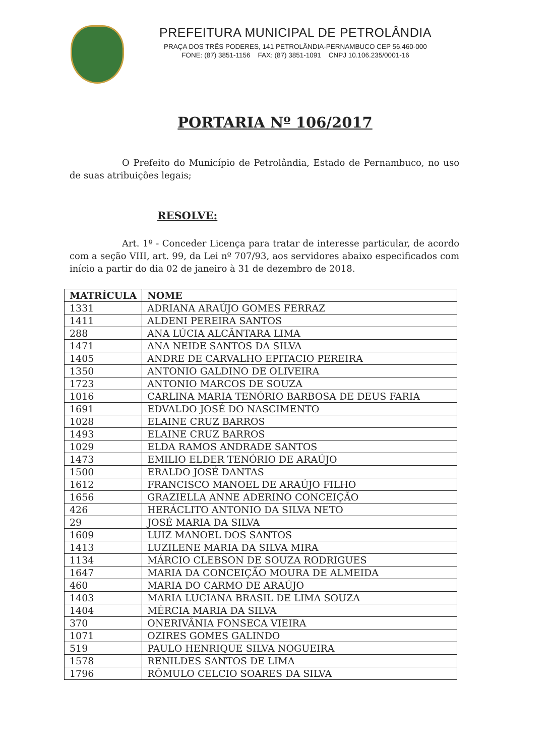PREFEITURA MUNICIPAL DE PETROLÂNDIA
PRAÇA DOS TRÊS PODERES, 141 PETROLÂNDIA-PERNAMBUCO CEP 56.460-000
FONE: (87) 3851-1156 FAX: (87) 3851-1091 CNPJ 10.106.235/0001-16
PORTARIA Nº 106/2017
O Prefeito do Município de Petrolândia, Estado de Pernambuco, no uso de suas atribuições legais;
RESOLVE:
Art. 1º - Conceder Licença para tratar de interesse particular, de acordo com a seção VIII, art. 99, da Lei nº 707/93, aos servidores abaixo especificados com início a partir do dia 02 de janeiro à 31 de dezembro de 2018.
| MATRÍCULA | NOME |
| --- | --- |
| 1331 | ADRIANA ARAÚJO GOMES FERRAZ |
| 1411 | ALDENI PEREIRA SANTOS |
| 288 | ANA LÚCIA ALCÂNTARA LIMA |
| 1471 | ANA NEIDE SANTOS DA SILVA |
| 1405 | ANDRE DE CARVALHO EPITACIO PEREIRA |
| 1350 | ANTONIO GALDINO DE OLIVEIRA |
| 1723 | ANTONIO MARCOS DE SOUZA |
| 1016 | CARLINA MARIA TENÓRIO BARBOSA DE DEUS FARIA |
| 1691 | EDVALDO JOSÉ DO NASCIMENTO |
| 1028 | ELAINE CRUZ BARROS |
| 1493 | ELAINE CRUZ BARROS |
| 1029 | ELDA RAMOS ANDRADE SANTOS |
| 1473 | EMILIO ELDER TENÓRIO DE ARAÚJO |
| 1500 | ERALDO JOSÉ DANTAS |
| 1612 | FRANCISCO MANOEL DE ARAÚJO FILHO |
| 1656 | GRAZIELLA ANNE ADERINO CONCEIÇÃO |
| 426 | HERÁCLITO ANTONIO DA SILVA NETO |
| 29 | JOSÉ MARIA DA SILVA |
| 1609 | LUIZ MANOEL DOS SANTOS |
| 1413 | LUZILENE MARIA DA SILVA MIRA |
| 1134 | MÁRCIO CLEBSON DE SOUZA RODRIGUES |
| 1647 | MARIA DA CONCEIÇÃO MOURA DE ALMEIDA |
| 460 | MARIA DO CARMO DE ARAÚJO |
| 1403 | MARIA LUCIANA BRASIL DE LIMA SOUZA |
| 1404 | MÉRCIA MARIA DA SILVA |
| 370 | ONERIVÂNIA FONSECA VIEIRA |
| 1071 | OZIRES GOMES GALINDO |
| 519 | PAULO HENRIQUE SILVA NOGUEIRA |
| 1578 | RENILDES SANTOS DE LIMA |
| 1796 | RÔMULO CELCIO SOARES DA SILVA |